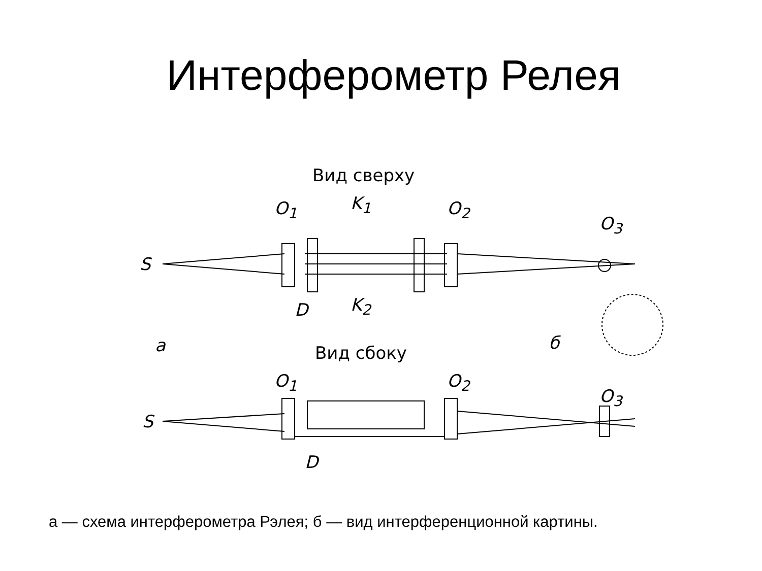Интерферометр Релея
Вид сверху
O<sub>1</sub> K<sub>1</sub> O<sub>2</sub>
O<sub>3</sub>
S
D K<sub>2</sub>
a б
Вид сбоку
O<sub>1</sub> O<sub>2</sub>
O<sub>3</sub>
S
D
а — схема интерферометра Рэлея; б — вид интерференционной картины.